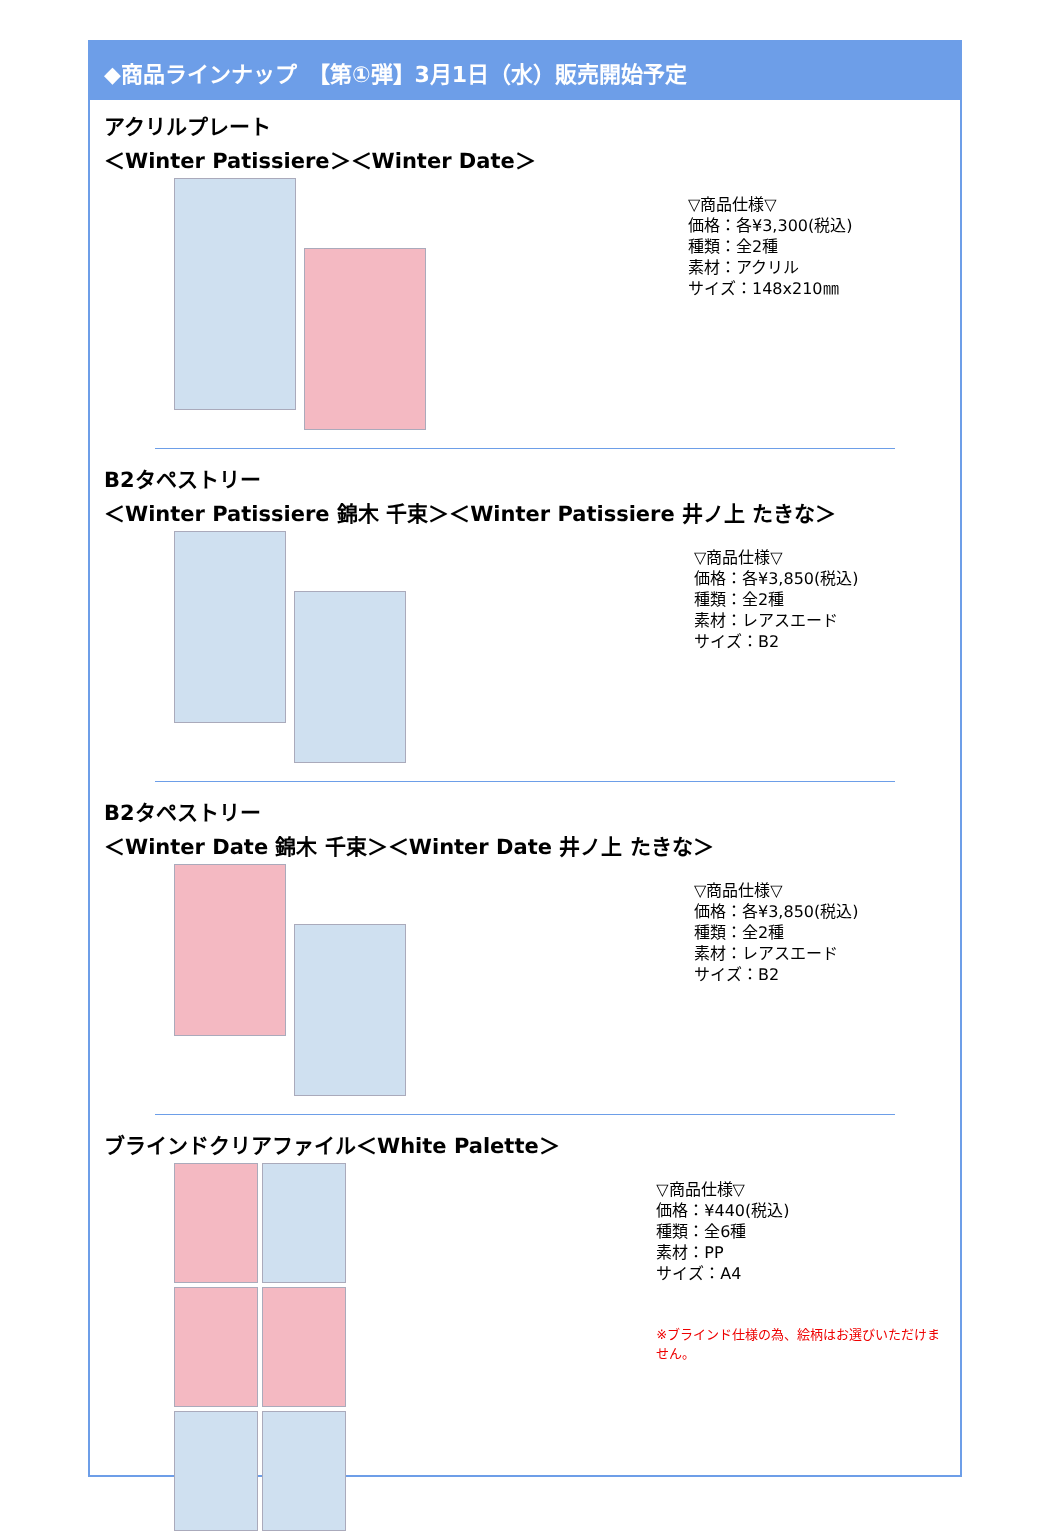◆商品ラインナップ　【第①弾】3月1日（水）販売開始予定
アクリルプレート
＜Winter Patissiere＞＜Winter Date＞
▽商品仕様▽
価格：各¥3,300(税込)
種類：全2種
素材：アクリル
サイズ：148x210㎜
B2タペストリー
＜Winter Patissiere 錦木 千束＞＜Winter Patissiere 井ノ上 たきな＞
▽商品仕様▽
価格：各¥3,850(税込)
種類：全2種
素材：レアスエード
サイズ：B2
B2タペストリー
＜Winter Date 錦木 千束＞＜Winter Date 井ノ上 たきな＞
▽商品仕様▽
価格：各¥3,850(税込)
種類：全2種
素材：レアスエード
サイズ：B2
ブラインドクリアファイル＜White Palette＞
▽商品仕様▽
価格：¥440(税込)
種類：全6種
素材：PP
サイズ：A4
※ブラインド仕様の為、絵柄はお選びいただけません。